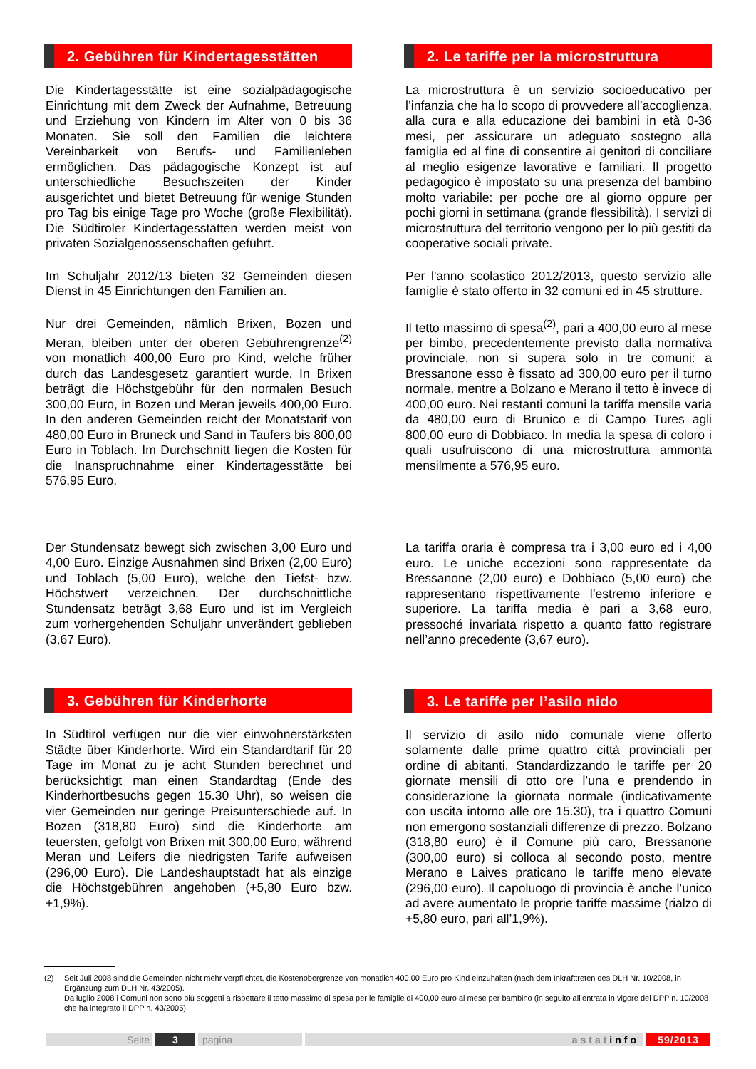2. Gebühren für Kindertagesstätten
Die Kindertagesstätte ist eine sozialpädagogische Einrichtung mit dem Zweck der Aufnahme, Betreuung und Erziehung von Kindern im Alter von 0 bis 36 Monaten. Sie soll den Familien die leichtere Vereinbarkeit von Berufs- und Familienleben ermöglichen. Das pädagogische Konzept ist auf unterschiedliche Besuchszeiten der Kinder ausgerichtet und bietet Betreuung für wenige Stunden pro Tag bis einige Tage pro Woche (große Flexibilität). Die Südtiroler Kindertagesstätten werden meist von privaten Sozialgenossenschaften geführt.
Im Schuljahr 2012/13 bieten 32 Gemeinden diesen Dienst in 45 Einrichtungen den Familien an.
Nur drei Gemeinden, nämlich Brixen, Bozen und Meran, bleiben unter der oberen Gebührengrenze<sup>(2)</sup> von monatlich 400,00 Euro pro Kind, welche früher durch das Landesgesetz garantiert wurde. In Brixen beträgt die Höchstgebühr für den normalen Besuch 300,00 Euro, in Bozen und Meran jeweils 400,00 Euro. In den anderen Gemeinden reicht der Monatstarif von 480,00 Euro in Bruneck und Sand in Taufers bis 800,00 Euro in Toblach. Im Durchschnitt liegen die Kosten für die Inanspruchnahme einer Kindertagesstätte bei 576,95 Euro.
Der Stundensatz bewegt sich zwischen 3,00 Euro und 4,00 Euro. Einzige Ausnahmen sind Brixen (2,00 Euro) und Toblach (5,00 Euro), welche den Tiefst- bzw. Höchstwert verzeichnen. Der durchschnittliche Stundensatz beträgt 3,68 Euro und ist im Vergleich zum vorhergehenden Schuljahr unverändert geblieben (3,67 Euro).
3. Gebühren für Kinderhorte
In Südtirol verfügen nur die vier einwohnerstärksten Städte über Kinderhorte. Wird ein Standardtarif für 20 Tage im Monat zu je acht Stunden berechnet und berücksichtigt man einen Standardtag (Ende des Kinderhortbesuchs gegen 15.30 Uhr), so weisen die vier Gemeinden nur geringe Preisunterschiede auf. In Bozen (318,80 Euro) sind die Kinderhorte am teuersten, gefolgt von Brixen mit 300,00 Euro, während Meran und Leifers die niedrigsten Tarife aufweisen (296,00 Euro). Die Landeshauptstadt hat als einzige die Höchstgebühren angehoben (+5,80 Euro bzw. +1,9%).
2. Le tariffe per la microstruttura
La microstruttura è un servizio socioeducativo per l’infanzia che ha lo scopo di provvedere all’accoglienza, alla cura e alla educazione dei bambini in età 0-36 mesi, per assicurare un adeguato sostegno alla famiglia ed al fine di consentire ai genitori di conciliare al meglio esigenze lavorative e familiari. Il progetto pedagogico è impostato su una presenza del bambino molto variabile: per poche ore al giorno oppure per pochi giorni in settimana (grande flessibilità). I servizi di microstruttura del territorio vengono per lo più gestiti da cooperative sociali private.
Per l'anno scolastico 2012/2013, questo servizio alle famiglie è stato offerto in 32 comuni ed in 45 strutture.
Il tetto massimo di spesa<sup>(2)</sup>, pari a 400,00 euro al mese per bimbo, precedentemente previsto dalla normativa provinciale, non si supera solo in tre comuni: a Bressanone esso è fissato ad 300,00 euro per il turno normale, mentre a Bolzano e Merano il tetto è invece di 400,00 euro. Nei restanti comuni la tariffa mensile varia da 480,00 euro di Brunico e di Campo Tures agli 800,00 euro di Dobbiaco. In media la spesa di coloro i quali usufruiscono di una microstruttura ammonta mensilmente a 576,95 euro.
La tariffa oraria è compresa tra i 3,00 euro ed i 4,00 euro. Le uniche eccezioni sono rappresentate da Bressanone (2,00 euro) e Dobbiaco (5,00 euro) che rappresentano rispettivamente l’estremo inferiore e superiore. La tariffa media è pari a 3,68 euro, pressoché invariata rispetto a quanto fatto registrare nell’anno precedente (3,67 euro).
3. Le tariffe per l’asilo nido
Il servizio di asilo nido comunale viene offerto solamente dalle prime quattro città provinciali per ordine di abitanti. Standardizzando le tariffe per 20 giornate mensili di otto ore l’una e prendendo in considerazione la giornata normale (indicativamente con uscita intorno alle ore 15.30), tra i quattro Comuni non emergono sostanziali differenze di prezzo. Bolzano (318,80 euro) è il Comune più caro, Bressanone (300,00 euro) si colloca al secondo posto, mentre Merano e Laives praticano le tariffe meno elevate (296,00 euro). Il capoluogo di provincia è anche l’unico ad avere aumentato le proprie tariffe massime (rialzo di +5,80 euro, pari all’1,9%).
(2) Seit Juli 2008 sind die Gemeinden nicht mehr verpflichtet, die Kostenobergrenze von monatlich 400,00 Euro pro Kind einzuhalten (nach dem Inkrafttreten des DLH Nr. 10/2008, in Ergänzung zum DLH Nr. 43/2005).
Da luglio 2008 i Comuni non sono più soggetti a rispettare il tetto massimo di spesa per le famiglie di 400,00 euro al mese per bambino (in seguito all’entrata in vigore del DPP n. 10/2008 che ha integrato il DPP n. 43/2005).
Seite 3 pagina astatinfo 59/2013